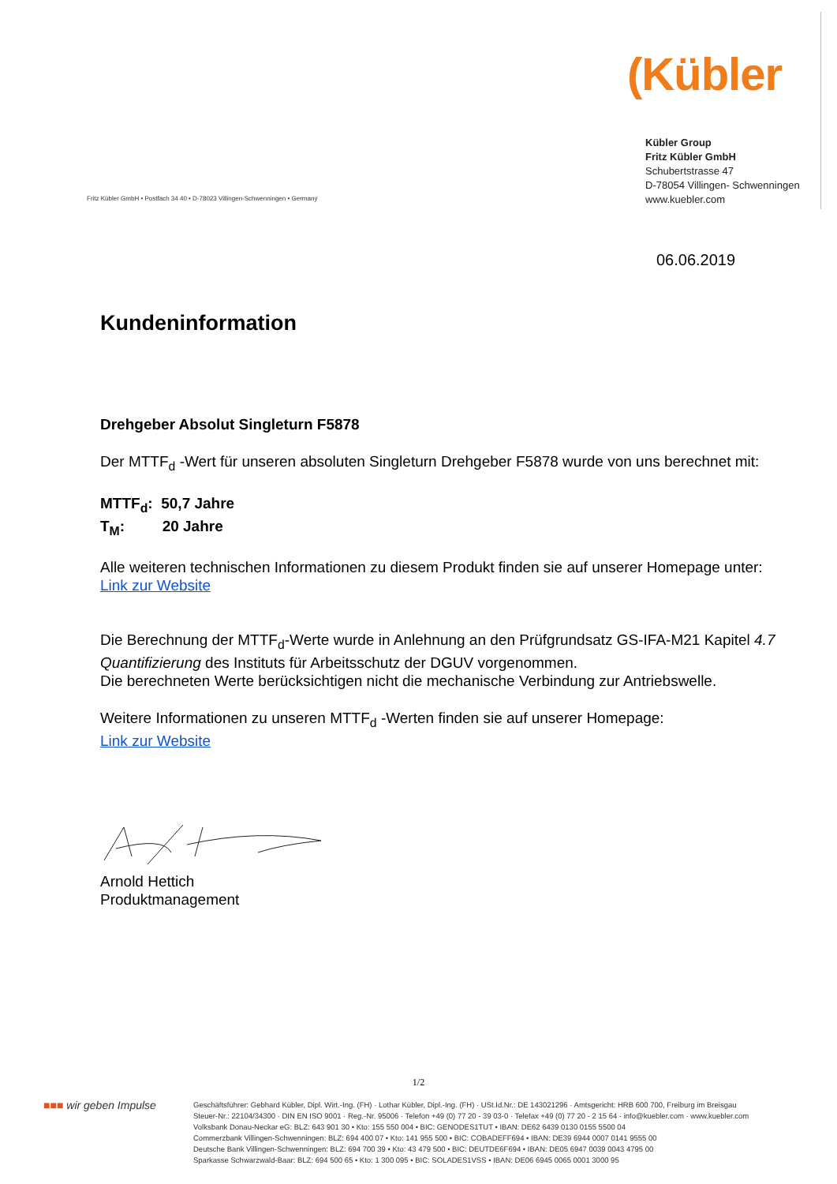(Kübler
Kübler Group
Fritz Kübler GmbH
Schubertstrasse 47
D-78054 Villingen- Schwenningen
www.kuebler.com
Fritz Kübler GmbH • Postfach 34 40 • D-78023 Villingen-Schwenningen • Germany
06.06.2019
Kundeninformation
Drehgeber Absolut Singleturn F5878
Der MTTF<sub>d</sub> -Wert für unseren absoluten Singleturn Drehgeber F5878 wurde von uns berechnet mit:
MTTF<sub>d</sub>: 50,7 Jahre
T<sub>M</sub>: 20 Jahre
Alle weiteren technischen Informationen zu diesem Produkt finden sie auf unserer Homepage unter:
Link zur Website
Die Berechnung der MTTF<sub>d</sub>-Werte wurde in Anlehnung an den Prüfgrundsatz GS-IFA-M21 Kapitel 4.7 Quantifizierung des Instituts für Arbeitsschutz der DGUV vorgenommen.
Die berechneten Werte berücksichtigen nicht die mechanische Verbindung zur Antriebswelle.
Weitere Informationen zu unseren MTTF<sub>d</sub> -Werten finden sie auf unserer Homepage:
Link zur Website
Arnold Hettich
Produktmanagement
1/2
■■■ wir geben Impulse
Geschäftsführer: Gebhard Kübler, Dipl. Wirt.-Ing. (FH) · Lothar Kübler, Dipl.-Ing. (FH) · USt.Id.Nr.: DE 143021296 · Amtsgericht: HRB 600 700, Freiburg im Breisgau
Steuer-Nr.: 22104/34300 · DIN EN ISO 9001 · Reg.-Nr. 95006 · Telefon +49 (0) 77 20 - 39 03-0 · Telefax +49 (0) 77 20 - 2 15 64 · info@kuebler.com · www.kuebler.com
Volksbank Donau-Neckar eG: BLZ: 643 901 30 • Kto: 155 550 004 • BIC: GENODES1TUT • IBAN: DE62 6439 0130 0155 5500 04
Commerzbank Villingen-Schwenningen: BLZ: 694 400 07 • Kto: 141 955 500 • BIC: COBADEFF694 • IBAN: DE39 6944 0007 0141 9555 00
Deutsche Bank Villingen-Schwenningen: BLZ: 694 700 39 • Kto: 43 479 500 • BIC: DEUTDE6F694 • IBAN: DE05 6947 0039 0043 4795 00
Sparkasse Schwarzwald-Baar: BLZ: 694 500 65 • Kto: 1 300 095 • BIC: SOLADES1VSS • IBAN: DE06 6945 0065 0001 3000 95